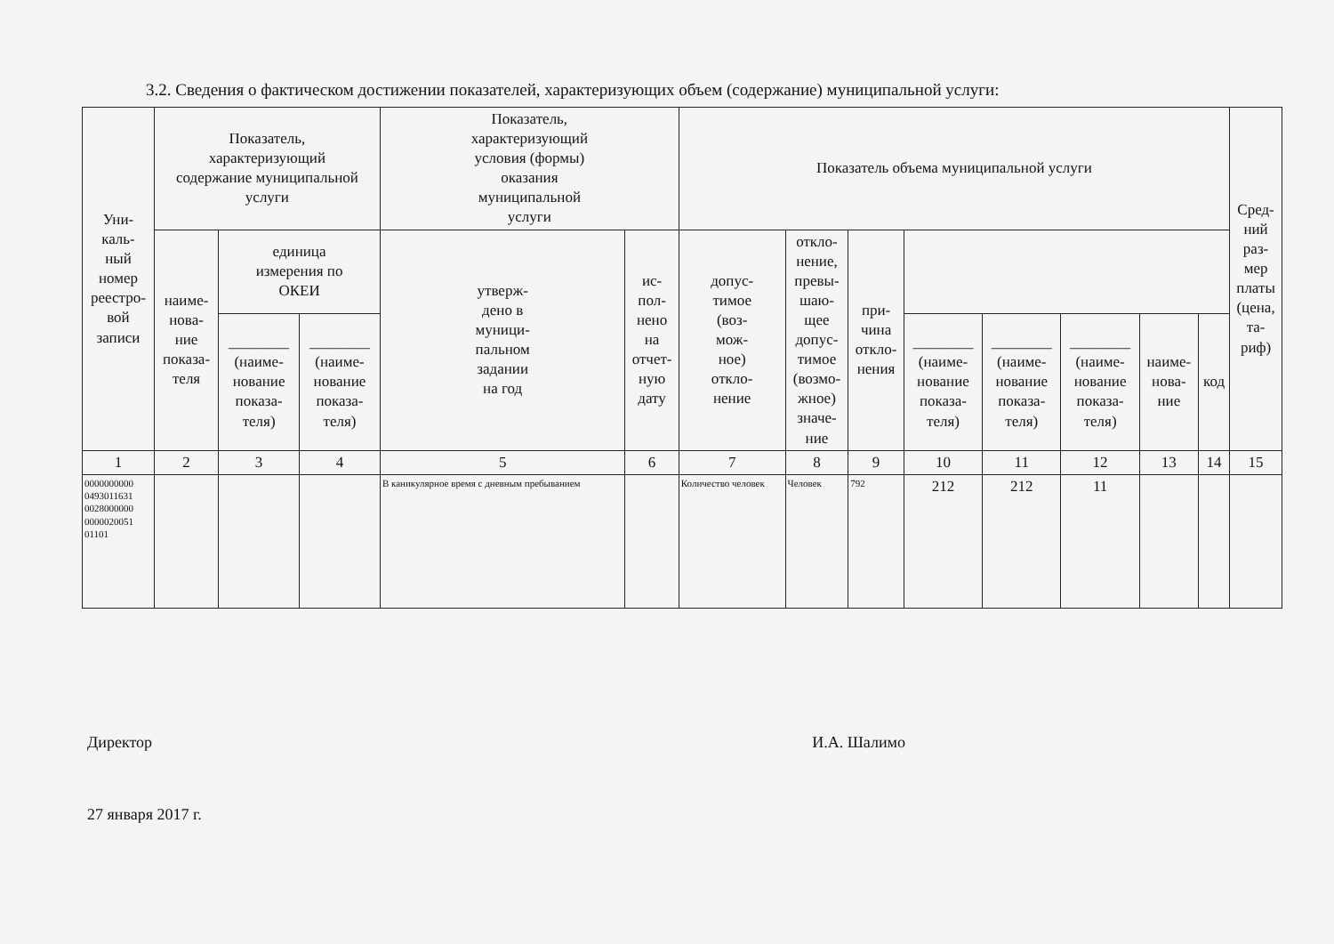3.2. Сведения о фактическом достижении показателей, характеризующих объем (содержание) муниципальной услуги:
| Уни- каль- ный номер реестро- вой записи | Показатель, характеризующий содержание муниципальной услуги | | | Показатель, характеризующий условия (формы) оказания муниципальной услуги | | Показатель объема муниципальной услуги | | | | | | | | Сред- ний раз- мер платы (цена, та- риф) | |
| --- | --- | --- | --- | --- | --- | --- | --- | --- | --- | --- | --- | --- | --- | --- | --- |
| | | наиме- нова- ние показа- теля | единица измерения по ОКЕИ | | утверж- дено в муници- пальном задании на год | ис- пол- нено на отчет- ную дату | допус- тимое (воз- мож- ное) откло- нение | откло- нение, превы- шаю- щее допус- тимое (возмо- жное) значе- ние | при- чина откло- нения | | | | | | |
| | | | ________ (наиме- нование показа- теля) | ________ (наиме- нование показа- теля) | | | | | | ________ (наиме- нование показа- теля) | ________ (наиме- нование показа- теля) | ________ (наиме- нование показа- теля) | наиме- нова- ние | | код |
| 1 | 2 | 3 | 4 | 5 | 6 | 7 | 8 | 9 | 10 | 11 | 12 | 13 | 14 | 15 | |
| 0000000000 0493011631 0028000000 0000020051 01101 | | | | В каникулярное время с дневным пребыванием | | Количество человек | Человек | 792 | 212 | 212 | 11 | | | | |
Директор И.А. Шалимо
27 января 2017 г.